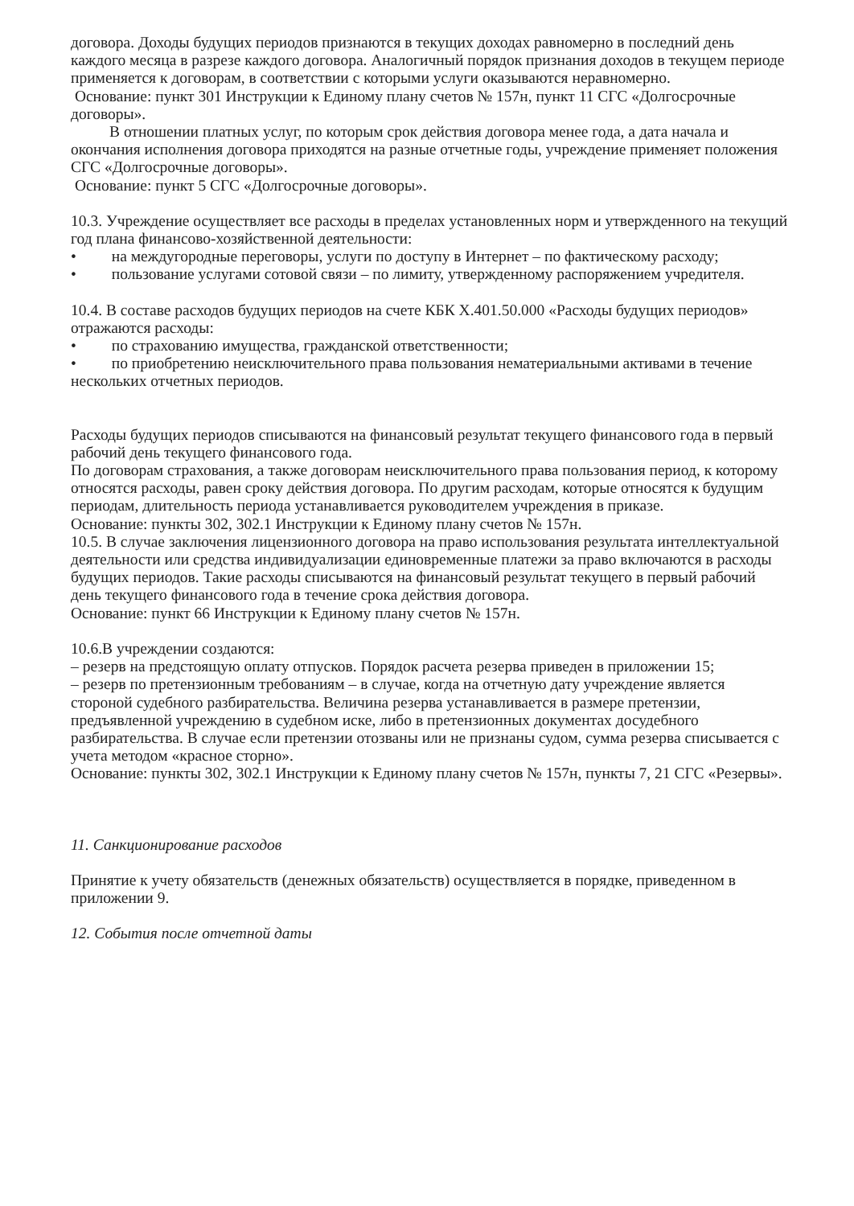договора. Доходы будущих периодов признаются в текущих доходах равномерно в последний день каждого месяца в разрезе каждого договора. Аналогичный порядок признания доходов в текущем периоде применяется к договорам, в соответствии с которыми услуги оказываются неравномерно.
Основание: пункт 301 Инструкции к Единому плану счетов № 157н, пункт 11 СГС «Долгосрочные договоры».
В отношении платных услуг, по которым срок действия договора менее года, а дата начала и окончания исполнения договора приходятся на разные отчетные годы, учреждение применяет положения СГС «Долгосрочные договоры».
Основание: пункт 5 СГС «Долгосрочные договоры».
10.3. Учреждение осуществляет все расходы в пределах установленных норм и утвержденного на текущий год плана финансово-хозяйственной деятельности:
• на междугородные переговоры, услуги по доступу в Интернет – по фактическому расходу;
• пользование услугами сотовой связи – по лимиту, утвержденному распоряжением учредителя.
10.4. В составе расходов будущих периодов на счете КБК Х.401.50.000 «Расходы будущих периодов» отражаются расходы:
• по страхованию имущества, гражданской ответственности;
• по приобретению неисключительного права пользования нематериальными активами в течение нескольких отчетных периодов.
Расходы будущих периодов списываются на финансовый результат текущего финансового года в первый рабочий день текущего финансового года.
По договорам страхования, а также договорам неисключительного права пользования период, к которому относятся расходы, равен сроку действия договора. По другим расходам, которые относятся к будущим периодам, длительность периода устанавливается руководителем учреждения в приказе.
Основание: пункты 302, 302.1 Инструкции к Единому плану счетов № 157н.
10.5. В случае заключения лицензионного договора на право использования результата интеллектуальной деятельности или средства индивидуализации единовременные платежи за право включаются в расходы будущих периодов. Такие расходы списываются на финансовый результат текущего в первый рабочий день текущего финансового года в течение срока действия договора.
Основание: пункт 66 Инструкции к Единому плану счетов № 157н.
10.6.В учреждении создаются:
– резерв на предстоящую оплату отпусков. Порядок расчета резерва приведен в приложении 15;
– резерв по претензионным требованиям – в случае, когда на отчетную дату учреждение является стороной судебного разбирательства. Величина резерва устанавливается в размере претензии, предъявленной учреждению в судебном иске, либо в претензионных документах досудебного разбирательства. В случае если претензии отозваны или не признаны судом, сумма резерва списывается с учета методом «красное сторно».
Основание: пункты 302, 302.1 Инструкции к Единому плану счетов № 157н, пункты 7, 21 СГС «Резервы».
11. Санкционирование расходов
Принятие к учету обязательств (денежных обязательств) осуществляется в порядке, приведенном в приложении 9.
12. События после отчетной даты